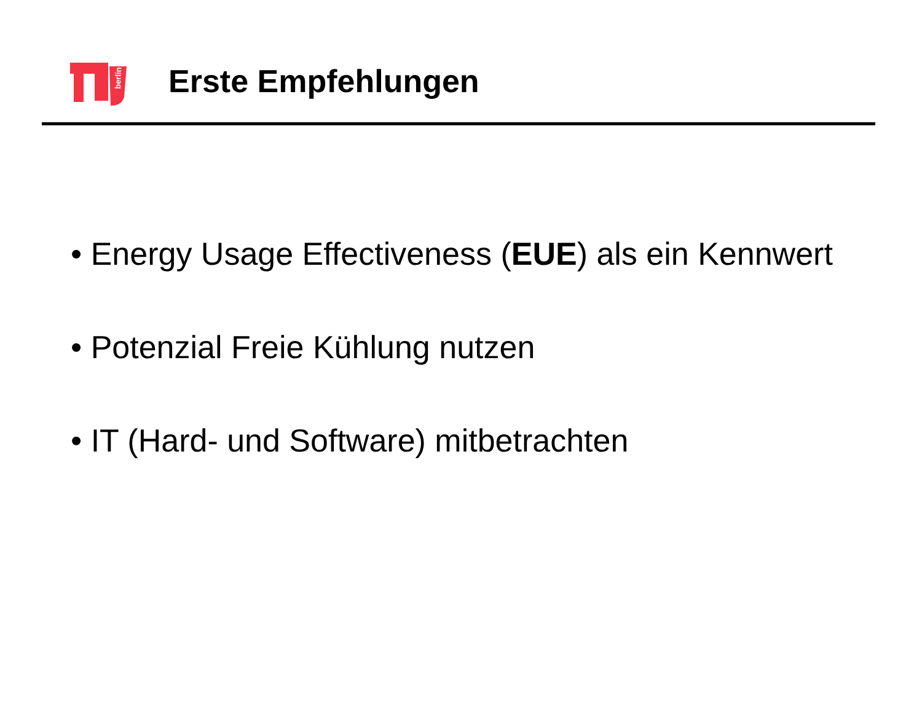berlin
Erste Empfehlungen
• Energy Usage Effectiveness (EUE) als ein Kennwert
• Potenzial Freie Kühlung nutzen
• IT (Hard- und Software) mitbetrachten